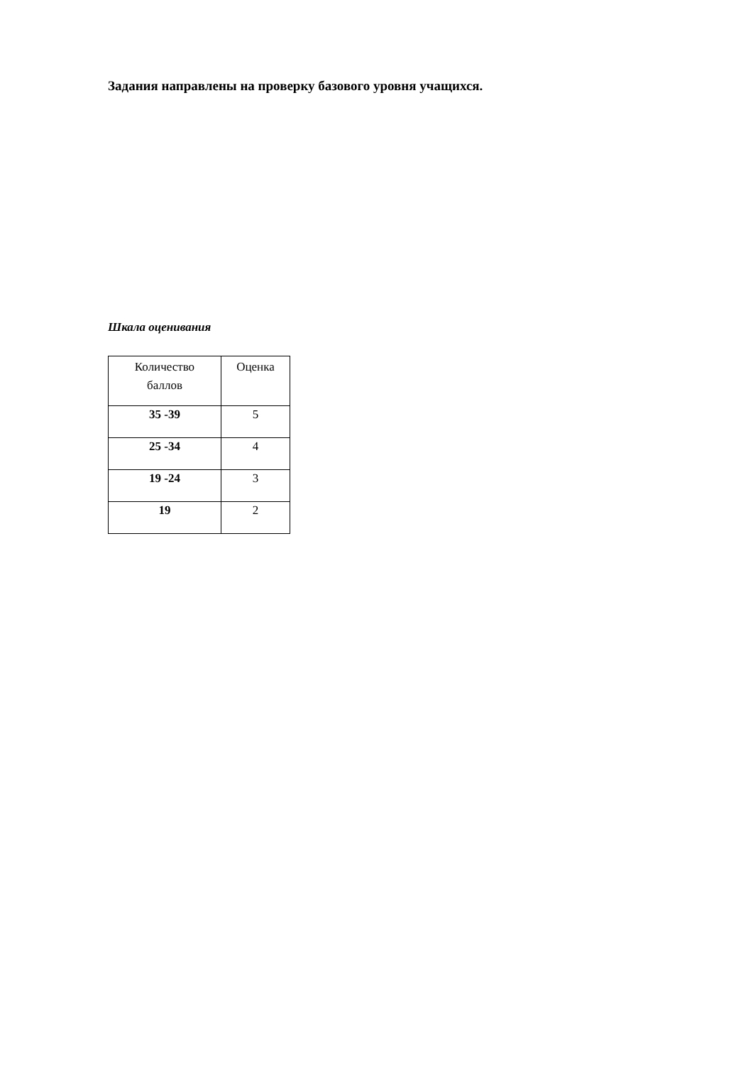Задания направлены на проверку базового уровня учащихся.
Шкала оценивания
| Количество баллов | Оценка |
| --- | --- |
| 35 -39 | 5 |
| 25 -34 | 4 |
| 19 -24 | 3 |
| 19 | 2 |